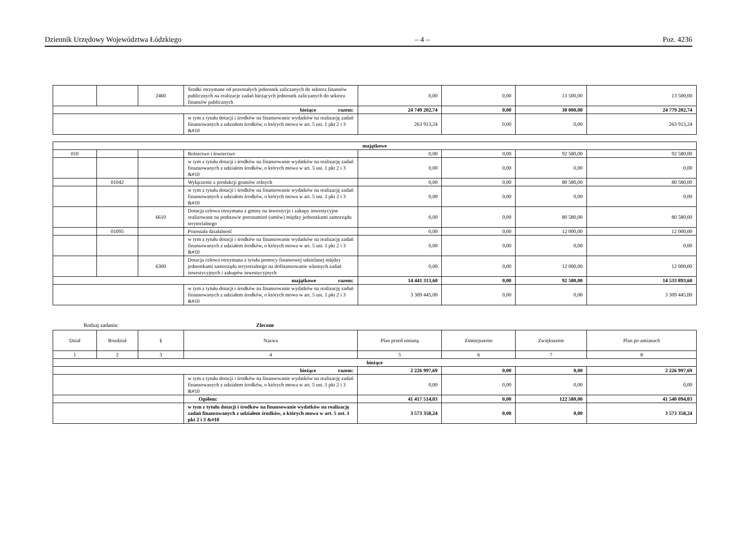Dziennik Urzędowy Województwa Łódzkiego – 4 – Poz. 4236
| | | 2460 | Środki otrzymane od pozostałych jednostek zaliczanych do sektora finansów publicznych na realizacje zadań bieżących jednostek zaliczanych do sektora finansów publicznych | 0,00 | 0,00 | 13 500,00 | 13 500,00 |
| bieżące razem: | | | | 24 749 202,74 | 0,00 | 30 000,00 | 24 779 202,74 |
| | | | w tym z tytułu dotacji i środków na finansowanie wydatków na realizację zadań finansowanych z udziałem środków, o których mowa w art. 5 ust. 1 pkt 2 i 3 &#10 | 263 913,24 | 0,00 | 0,00 | 263 913,24 |
| majątkowe | | | | | | | |
| 010 | | | Rolnictwo i łowiectwo | 0,00 | 0,00 | 92 580,00 | 92 580,00 |
| | | | w tym z tytułu dotacji i środków na finansowanie wydatków na realizację zadań finansowanych z udziałem środków, o których mowa w art. 5 ust. 1 pkt 2 i 3 &#10 | 0,00 | 0,00 | 0,00 | 0,00 |
| | 01042 | | Wyłączenie z produkcji gruntów rolnych | 0,00 | 0,00 | 80 580,00 | 80 580,00 |
| | | | w tym z tytułu dotacji i środków na finansowanie wydatków na realizację zadań finansowanych z udziałem środków, o których mowa w art. 5 ust. 1 pkt 2 i 3 &#10 | 0,00 | 0,00 | 0,00 | 0,00 |
| | | 6610 | Dotacja celowa otrzymana z gminy na inwestycje i zakupy inwestycyjne realizowane na podstawie porozumień (umów) między jednostkami samorządu terytorialnego | 0,00 | 0,00 | 80 580,00 | 80 580,00 |
| | 01095 | | Pozostała działalność | 0,00 | 0,00 | 12 000,00 | 12 000,00 |
| | | | w tym z tytułu dotacji i środków na finansowanie wydatków na realizację zadań finansowanych z udziałem środków, o których mowa w art. 5 ust. 1 pkt 2 i 3 &#10 | 0,00 | 0,00 | 0,00 | 0,00 |
| | | 6300 | Dotacja celowa otrzymana z tytułu pomocy finansowej udzielanej między jednostkami samorządu terytorialnego na dofinansowanie własnych zadań inwestycyjnych i zakupów inwestycyjnych | 0,00 | 0,00 | 12 000,00 | 12 000,00 |
| majątkowe razem: | | | | 14 441 313,60 | 0,00 | 92 580,00 | 14 533 893,60 |
| | | | w tym z tytułu dotacji i środków na finansowanie wydatków na realizację zadań finansowanych z udziałem środków, o których mowa w art. 5 ust. 1 pkt 2 i 3 &#10 | 3 309 445,00 | 0,00 | 0,00 | 3 309 445,00 |
Rodzaj zadania: Zlecone
| Dział | Rozdział | § | Nazwa | Plan przed zmianą | Zmniejszenie | Zwiększenie | Plan po zmianach |
| --- | --- | --- | --- | --- | --- | --- | --- |
| 1 | 2 | 3 | 4 | 5 | 6 | 7 | 8 |
| bieżące | | | | | | | |
| bieżące razem: | | | | 2 226 997,69 | 0,00 | 0,00 | 2 226 997,69 |
| | | | w tym z tytułu dotacji i środków na finansowanie wydatków na realizację zadań finansowanych z udziałem środków, o których mowa w art. 5 ust. 1 pkt 2 i 3 &#10 | 0,00 | 0,00 | 0,00 | 0,00 |
| | | | Ogółem: | 41 417 514,03 | 0,00 | 122 580,00 | 41 540 094,03 |
| | | | w tym z tytułu dotacji i środków na finansowanie wydatków na realizację zadań finansowanych z udziałem środków, o których mowa w art. 5 ust. 1 pkt 2 i 3 &#10 | 3 573 358,24 | 0,00 | 0,00 | 3 573 358,24 |